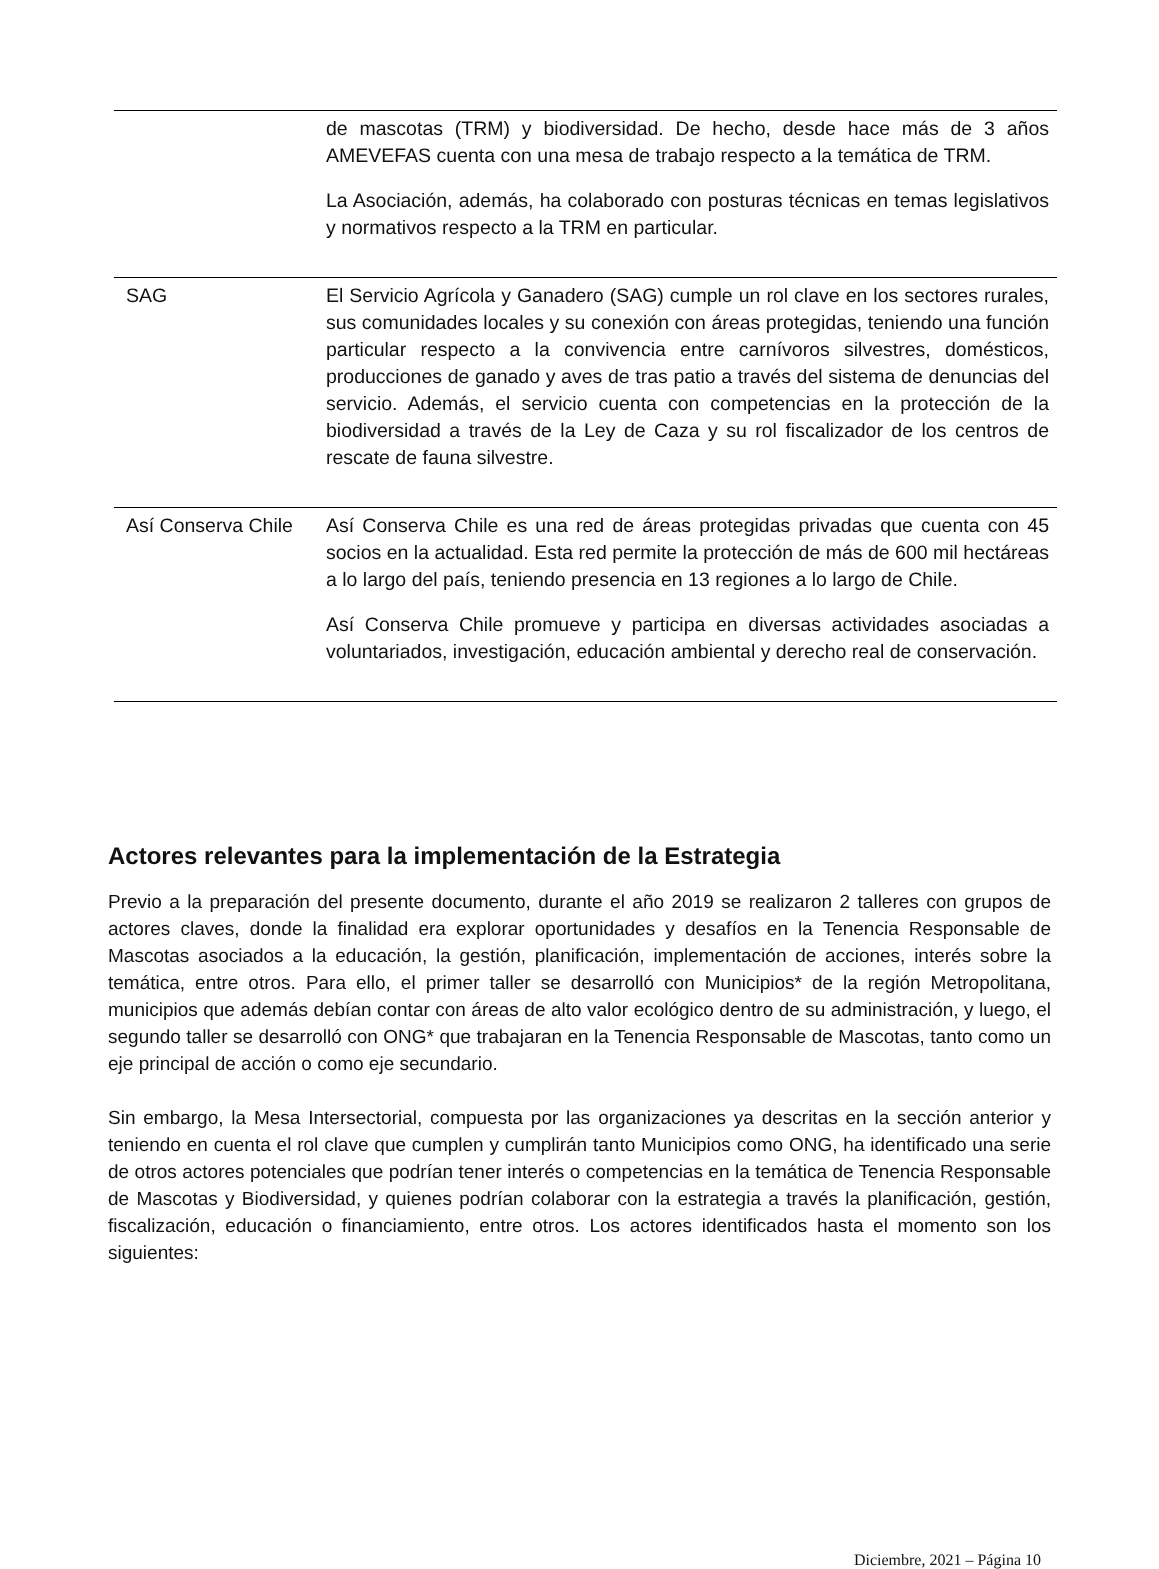| | de mascotas (TRM) y biodiversidad. De hecho, desde hace más de 3 años AMEVEFAS cuenta con una mesa de trabajo respecto a la temática de TRM. La Asociación, además, ha colaborado con posturas técnicas en temas legislativos y normativos respecto a la TRM en particular. |
| SAG | El Servicio Agrícola y Ganadero (SAG) cumple un rol clave en los sectores rurales, sus comunidades locales y su conexión con áreas protegidas, teniendo una función particular respecto a la convivencia entre carnívoros silvestres, domésticos, producciones de ganado y aves de tras patio a través del sistema de denuncias del servicio. Además, el servicio cuenta con competencias en la protección de la biodiversidad a través de la Ley de Caza y su rol fiscalizador de los centros de rescate de fauna silvestre. |
| Así Conserva Chile | Así Conserva Chile es una red de áreas protegidas privadas que cuenta con 45 socios en la actualidad. Esta red permite la protección de más de 600 mil hectáreas a lo largo del país, teniendo presencia en 13 regiones a lo largo de Chile. Así Conserva Chile promueve y participa en diversas actividades asociadas a voluntariados, investigación, educación ambiental y derecho real de conservación. |
Actores relevantes para la implementación de la Estrategia
Previo a la preparación del presente documento, durante el año 2019 se realizaron 2 talleres con grupos de actores claves, donde la finalidad era explorar oportunidades y desafíos en la Tenencia Responsable de Mascotas asociados a la educación, la gestión, planificación, implementación de acciones, interés sobre la temática, entre otros. Para ello, el primer taller se desarrolló con Municipios* de la región Metropolitana, municipios que además debían contar con áreas de alto valor ecológico dentro de su administración, y luego, el segundo taller se desarrolló con ONG* que trabajaran en la Tenencia Responsable de Mascotas, tanto como un eje principal de acción o como eje secundario.
Sin embargo, la Mesa Intersectorial, compuesta por las organizaciones ya descritas en la sección anterior y teniendo en cuenta el rol clave que cumplen y cumplirán tanto Municipios como ONG, ha identificado una serie de otros actores potenciales que podrían tener interés o competencias en la temática de Tenencia Responsable de Mascotas y Biodiversidad, y quienes podrían colaborar con la estrategia a través la planificación, gestión, fiscalización, educación o financiamiento, entre otros. Los actores identificados hasta el momento son los siguientes:
Diciembre, 2021 – Página 10